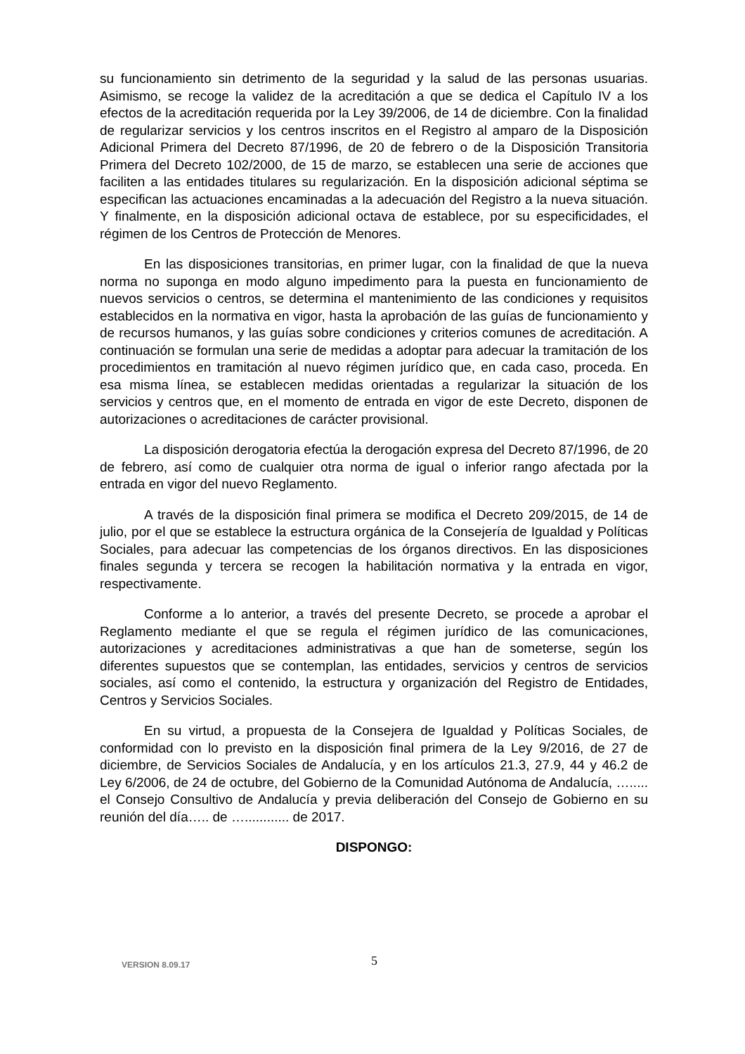su funcionamiento sin detrimento de la seguridad y la salud de las personas usuarias. Asimismo, se recoge la validez de la acreditación a que se dedica el Capítulo IV a los efectos de la acreditación requerida por la Ley 39/2006, de 14 de diciembre. Con la finalidad de regularizar servicios y los centros inscritos en el Registro al amparo de la Disposición Adicional Primera del Decreto 87/1996, de 20 de febrero o de la Disposición Transitoria Primera del Decreto 102/2000, de 15 de marzo, se establecen una serie de acciones que faciliten a las entidades titulares su regularización. En la disposición adicional séptima se especifican las actuaciones encaminadas a la adecuación del Registro a la nueva situación. Y finalmente, en la disposición adicional octava de establece, por su especificidades, el régimen de los Centros de Protección de Menores.
En las disposiciones transitorias, en primer lugar, con la finalidad de que la nueva norma no suponga en modo alguno impedimento para la puesta en funcionamiento de nuevos servicios o centros, se determina el mantenimiento de las condiciones y requisitos establecidos en la normativa en vigor, hasta la aprobación de las guías de funcionamiento y de recursos humanos, y las guías sobre condiciones y criterios comunes de acreditación. A continuación se formulan una serie de medidas a adoptar para adecuar la tramitación de los procedimientos en tramitación al nuevo régimen jurídico que, en cada caso, proceda. En esa misma línea, se establecen medidas orientadas a regularizar la situación de los servicios y centros que, en el momento de entrada en vigor de este Decreto, disponen de autorizaciones o acreditaciones de carácter provisional.
La disposición derogatoria efectúa la derogación expresa del Decreto 87/1996, de 20 de febrero, así como de cualquier otra norma de igual o inferior rango afectada por la entrada en vigor del nuevo Reglamento.
A través de la disposición final primera se modifica el Decreto 209/2015, de 14 de julio, por el que se establece la estructura orgánica de la Consejería de Igualdad y Políticas Sociales, para adecuar las competencias de los órganos directivos. En las disposiciones finales segunda y tercera se recogen la habilitación normativa y la entrada en vigor, respectivamente.
Conforme a lo anterior, a través del presente Decreto, se procede a aprobar el Reglamento mediante el que se regula el régimen jurídico de las comunicaciones, autorizaciones y acreditaciones administrativas a que han de someterse, según los diferentes supuestos que se contemplan, las entidades, servicios y centros de servicios sociales, así como el contenido, la estructura y organización del Registro de Entidades, Centros y Servicios Sociales.
En su virtud, a propuesta de la Consejera de Igualdad y Políticas Sociales, de conformidad con lo previsto en la disposición final primera de la Ley 9/2016, de 27 de diciembre, de Servicios Sociales de Andalucía, y en los artículos 21.3, 27.9, 44 y 46.2 de Ley 6/2006, de 24 de octubre, del Gobierno de la Comunidad Autónoma de Andalucía, …..... el Consejo Consultivo de Andalucía y previa deliberación del Consejo de Gobierno en su reunión del día….. de …............ de 2017.
DISPONGO:
VERSION 8.09.17 5